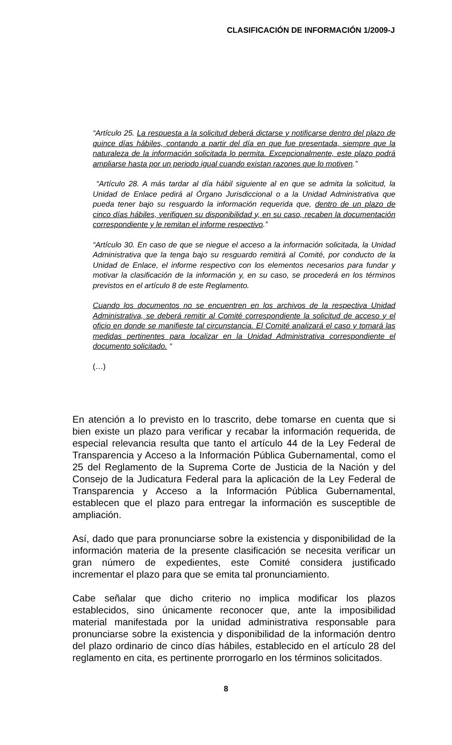CLASIFICACIÓN DE INFORMACIÓN 1/2009-J
“Artículo 25. La respuesta a la solicitud deberá dictarse y notificarse dentro del plazo de quince días hábiles, contando a partir del día en que fue presentada, siempre que la naturaleza de la información solicitada lo permita. Excepcionalmente, este plazo podrá ampliarse hasta por un periodo igual cuando existan razones que lo motiven.”
“Artículo 28. A más tardar al día hábil siguiente al en que se admita la solicitud, la Unidad de Enlace pedirá al Órgano Jurisdiccional o a la Unidad Administrativa que pueda tener bajo su resguardo la información requerida que, dentro de un plazo de cinco días hábiles, verifiquen su disponibilidad y, en su caso, recaben la documentación correspondiente y le remitan el informe respectivo.”
“Artículo 30. En caso de que se niegue el acceso a la información solicitada, la Unidad Administrativa que la tenga bajo su resguardo remitirá al Comité, por conducto de la Unidad de Enlace, el informe respectivo con los elementos necesarios para fundar y motivar la clasificación de la información y, en su caso, se procederá en los términos previstos en el artículo 8 de este Reglamento.
Cuando los documentos no se encuentren en los archivos de la respectiva Unidad Administrativa, se deberá remitir al Comité correspondiente la solicitud de acceso y el oficio en donde se manifieste tal circunstancia. El Comité analizará el caso y tomará las medidas pertinentes para localizar en la Unidad Administrativa correspondiente el documento solicitado. “
(…)
En atención a lo previsto en lo trascrito, debe tomarse en cuenta que si bien existe un plazo para verificar y recabar la información requerida, de especial relevancia resulta que tanto el artículo 44 de la Ley Federal de Transparencia y Acceso a la Información Pública Gubernamental, como el 25 del Reglamento de la Suprema Corte de Justicia de la Nación y del Consejo de la Judicatura Federal para la aplicación de la Ley Federal de Transparencia y Acceso a la Información Pública Gubernamental, establecen que el plazo para entregar la información es susceptible de ampliación.
Así, dado que para pronunciarse sobre la existencia y disponibilidad de la información materia de la presente clasificación se necesita verificar un gran número de expedientes, este Comité considera justificado incrementar el plazo para que se emita tal pronunciamiento.
Cabe señalar que dicho criterio no implica modificar los plazos establecidos, sino únicamente reconocer que, ante la imposibilidad material manifestada por la unidad administrativa responsable para pronunciarse sobre la existencia y disponibilidad de la información dentro del plazo ordinario de cinco días hábiles, establecido en el artículo 28 del reglamento en cita, es pertinente prorrogarlo en los términos solicitados.
8